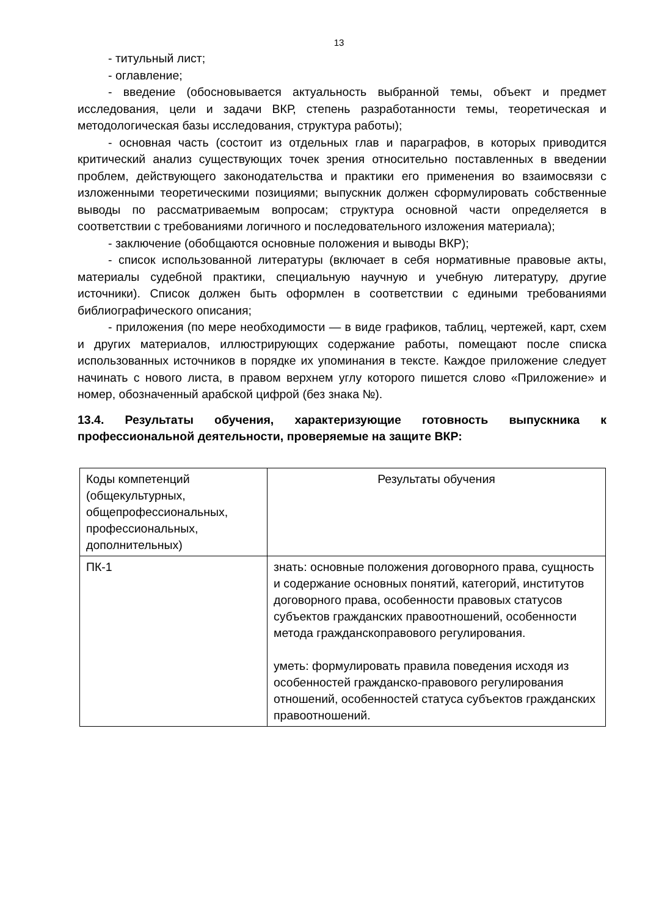13
- титульный лист;
- оглавление;
- введение (обосновывается актуальность выбранной темы, объект и предмет исследования, цели и задачи ВКР, степень разработанности темы, теоретическая и методологическая базы исследования, структура работы);
- основная часть (состоит из отдельных глав и параграфов, в которых приводится критический анализ существующих точек зрения относительно поставленных в введении проблем, действующего законодательства и практики его применения во взаимосвязи с изложенными теоретическими позициями; выпускник должен сформулировать собственные выводы по рассматриваемым вопросам; структура основной части определяется в соответствии с требованиями логичного и последовательного изложения материала);
- заключение (обобщаются основные положения и выводы ВКР);
- список использованной литературы (включает в себя нормативные правовые акты, материалы судебной практики, специальную научную и учебную литературу, другие источники). Список должен быть оформлен в соответствии с едиными требованиями библиографического описания;
- приложения (по мере необходимости — в виде графиков, таблиц, чертежей, карт, схем и других материалов, иллюстрирующих содержание работы, помещают после списка использованных источников в порядке их упоминания в тексте. Каждое приложение следует начинать с нового листа, в правом верхнем углу которого пишется слово «Приложение» и номер, обозначенный арабской цифрой (без знака №).
13.4. Результаты обучения, характеризующие готовность выпускника к профессиональной деятельности, проверяемые на защите ВКР:
| Коды компетенций (общекультурных, общепрофессиональных, профессиональных, дополнительных) | Результаты обучения |
| ПК-1 | знать: основные положения договорного права, сущность и содержание основных понятий, категорий, институтов договорного права, особенности правовых статусов субъектов гражданских правоотношений, особенности метода гражданскоправового регулирования. уметь: формулировать правила поведения исходя из особенностей гражданско-правового регулирования отношений, особенностей статуса субъектов гражданских правоотношений. |